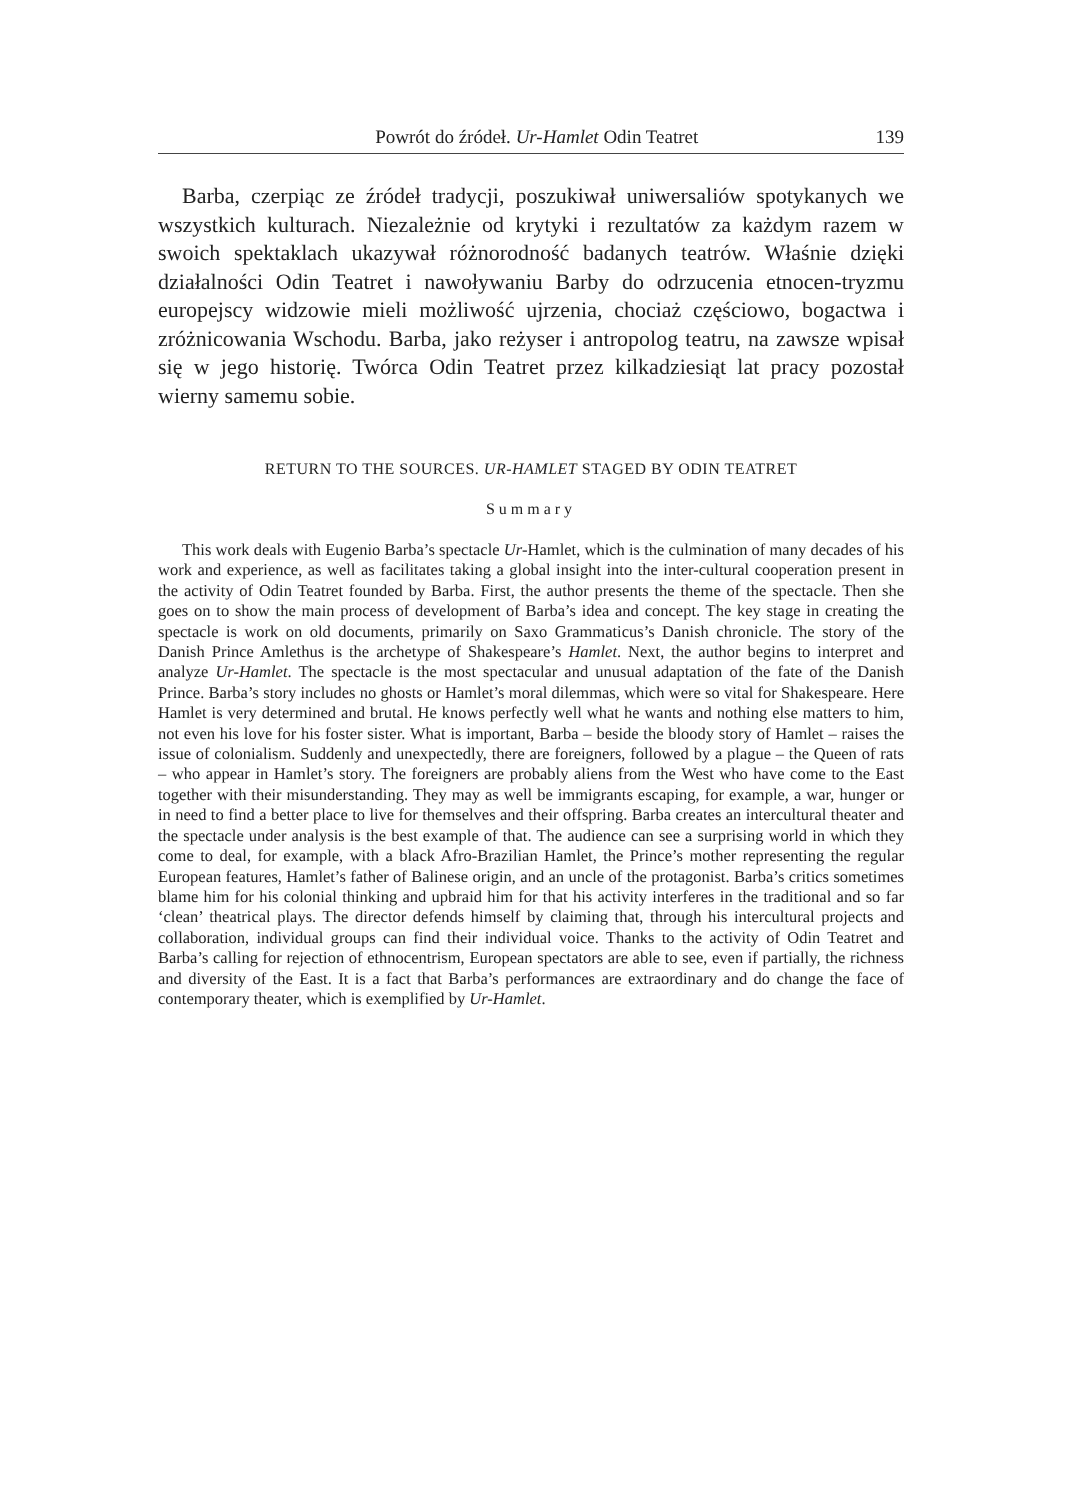Powrót do źródeł. Ur-Hamlet Odin Teatret 139
Barba, czerpiąc ze źródeł tradycji, poszukiwał uniwersaliów spotykanych we wszystkich kulturach. Niezależnie od krytyki i rezultatów za każdym razem w swoich spektaklach ukazywał różnorodność badanych teatrów. Właśnie dzięki działalności Odin Teatret i nawoływaniu Barby do odrzucenia etnocen-tryzmu europejscy widzowie mieli możliwość ujrzenia, chociaż częściowo, bogactwa i zróżnicowania Wschodu. Barba, jako reżyser i antropolog teatru, na zawsze wpisał się w jego historię. Twórca Odin Teatret przez kilkadziesiąt lat pracy pozostał wierny samemu sobie.
RETURN TO THE SOURCES. UR-HAMLET STAGED BY ODIN TEATRET
Summary
This work deals with Eugenio Barba’s spectacle Ur-Hamlet, which is the culmination of many decades of his work and experience, as well as facilitates taking a global insight into the inter-cultural cooperation present in the activity of Odin Teatret founded by Barba. First, the author presents the theme of the spectacle. Then she goes on to show the main process of development of Barba’s idea and concept. The key stage in creating the spectacle is work on old documents, primarily on Saxo Grammaticus’s Danish chronicle. The story of the Danish Prince Amlethus is the archetype of Shakespeare’s Hamlet. Next, the author begins to interpret and analyze Ur-Hamlet. The spectacle is the most spectacular and unusual adaptation of the fate of the Danish Prince. Barba’s story includes no ghosts or Hamlet’s moral dilemmas, which were so vital for Shakespeare. Here Hamlet is very determined and brutal. He knows perfectly well what he wants and nothing else matters to him, not even his love for his foster sister. What is important, Barba – beside the bloody story of Hamlet – raises the issue of colonialism. Suddenly and unexpectedly, there are foreigners, followed by a plague – the Queen of rats – who appear in Hamlet’s story. The foreigners are probably aliens from the West who have come to the East together with their misunderstanding. They may as well be immigrants escaping, for example, a war, hunger or in need to find a better place to live for themselves and their offspring. Barba creates an intercultural theater and the spectacle under analysis is the best example of that. The audience can see a surprising world in which they come to deal, for example, with a black Afro-Brazilian Hamlet, the Prince’s mother representing the regular European features, Hamlet’s father of Balinese origin, and an uncle of the protagonist. Barba’s critics sometimes blame him for his colonial thinking and upbraid him for that his activity interferes in the traditional and so far ‘clean’ theatrical plays. The director defends himself by claiming that, through his intercultural projects and collaboration, individual groups can find their individual voice. Thanks to the activity of Odin Teatret and Barba’s calling for rejection of ethnocentrism, European spectators are able to see, even if partially, the richness and diversity of the East. It is a fact that Barba’s performances are extraordinary and do change the face of contemporary theater, which is exemplified by Ur-Hamlet.